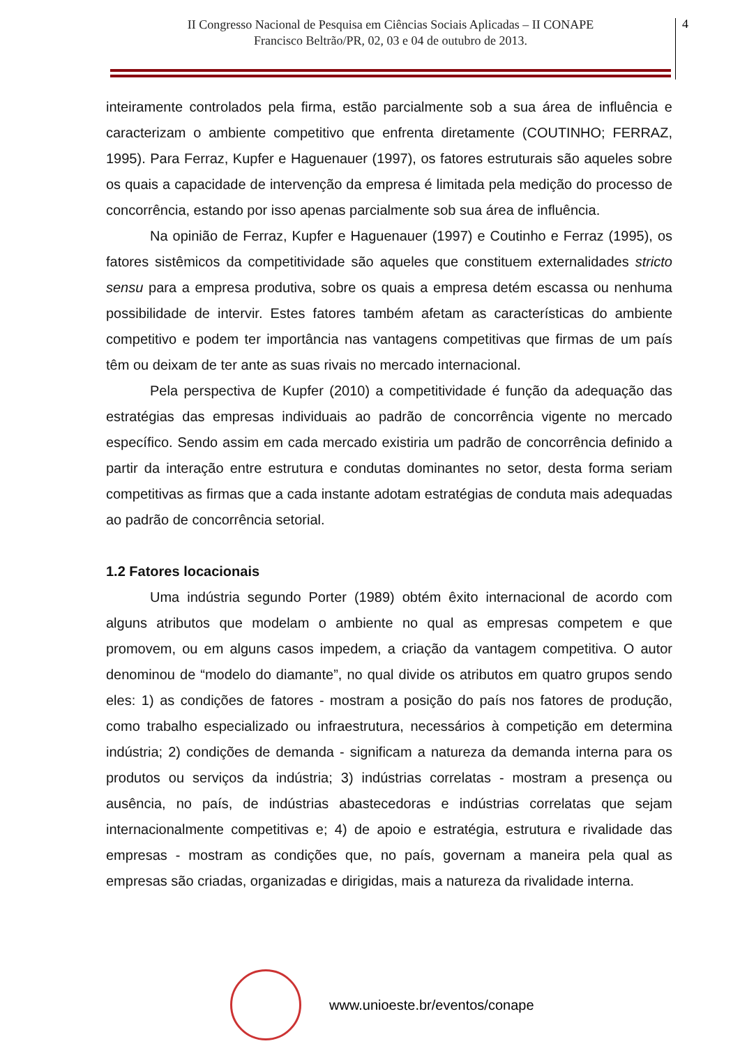II Congresso Nacional de Pesquisa em Ciências Sociais Aplicadas – II CONAPE
Francisco Beltrão/PR, 02, 03 e 04 de outubro de 2013.
4
inteiramente controlados pela firma, estão parcialmente sob a sua área de influência e caracterizam o ambiente competitivo que enfrenta diretamente (COUTINHO; FERRAZ, 1995). Para Ferraz, Kupfer e Haguenauer (1997), os fatores estruturais são aqueles sobre os quais a capacidade de intervenção da empresa é limitada pela medição do processo de concorrência, estando por isso apenas parcialmente sob sua área de influência.
Na opinião de Ferraz, Kupfer e Haguenauer (1997) e Coutinho e Ferraz (1995), os fatores sistêmicos da competitividade são aqueles que constituem externalidades stricto sensu para a empresa produtiva, sobre os quais a empresa detém escassa ou nenhuma possibilidade de intervir. Estes fatores também afetam as características do ambiente competitivo e podem ter importância nas vantagens competitivas que firmas de um país têm ou deixam de ter ante as suas rivais no mercado internacional.
Pela perspectiva de Kupfer (2010) a competitividade é função da adequação das estratégias das empresas individuais ao padrão de concorrência vigente no mercado específico. Sendo assim em cada mercado existiria um padrão de concorrência definido a partir da interação entre estrutura e condutas dominantes no setor, desta forma seriam competitivas as firmas que a cada instante adotam estratégias de conduta mais adequadas ao padrão de concorrência setorial.
1.2 Fatores locacionais
Uma indústria segundo Porter (1989) obtém êxito internacional de acordo com alguns atributos que modelam o ambiente no qual as empresas competem e que promovem, ou em alguns casos impedem, a criação da vantagem competitiva. O autor denominou de “modelo do diamante”, no qual divide os atributos em quatro grupos sendo eles: 1) as condições de fatores - mostram a posição do país nos fatores de produção, como trabalho especializado ou infraestrutura, necessários à competição em determina indústria; 2) condições de demanda - significam a natureza da demanda interna para os produtos ou serviços da indústria; 3) indústrias correlatas - mostram a presença ou ausência, no país, de indústrias abastecedoras e indústrias correlatas que sejam internacionalmente competitivas e; 4) de apoio e estratégia, estrutura e rivalidade das empresas - mostram as condições que, no país, governam a maneira pela qual as empresas são criadas, organizadas e dirigidas, mais a natureza da rivalidade interna.
www.unioeste.br/eventos/conape